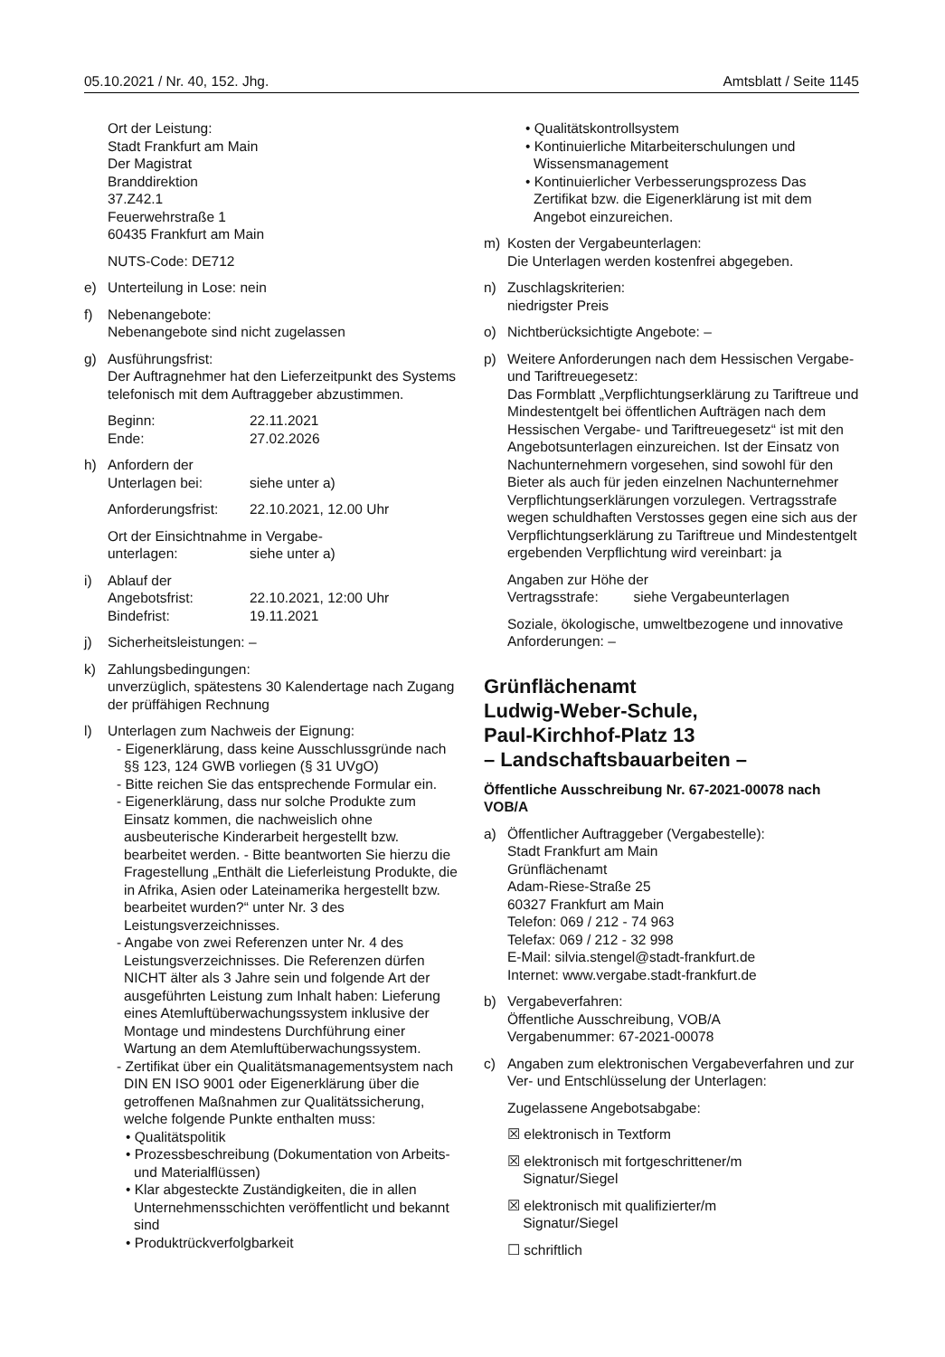05.10.2021 / Nr. 40, 152. Jhg. Amtsblatt / Seite 1145
Ort der Leistung:
Stadt Frankfurt am Main
Der Magistrat
Branddirektion
37.Z42.1
Feuerwehrstraße 1
60435 Frankfurt am Main
NUTS-Code: DE712
e) Unterteilung in Lose: nein
f) Nebenangebote:
Nebenangebote sind nicht zugelassen
g) Ausführungsfrist:
Der Auftragnehmer hat den Lieferzeitpunkt des Systems telefonisch mit dem Auftraggeber abzustimmen.
Beginn: 22.11.2021
Ende: 27.02.2026
h) Anfordern der
Unterlagen bei: siehe unter a)
Anforderungsfrist: 22.10.2021, 12.00 Uhr
Ort der Einsichtnahme in Vergabe-
unterlagen: siehe unter a)
i) Ablauf der
Angebotsfrist: 22.10.2021, 12:00 Uhr
Bindefrist: 19.11.2021
j) Sicherheitsleistungen: –
k) Zahlungsbedingungen:
unverzüglich, spätestens 30 Kalendertage nach Zugang der prüffähigen Rechnung
l) Unterlagen zum Nachweis der Eignung:
- Eigenerklärung, dass keine Ausschlussgründe nach §§ 123, 124 GWB vorliegen (§ 31 UVgO)
- Bitte reichen Sie das entsprechende Formular ein.
- Eigenerklärung, dass nur solche Produkte zum Einsatz kommen, die nachweislich ohne ausbeuterische Kinderarbeit hergestellt bzw. bearbeitet werden. - Bitte beantworten Sie hierzu die Fragestellung „Enthält die Lieferleistung Produkte, die in Afrika, Asien oder Lateinamerika hergestellt bzw. bearbeitet wurden?“ unter Nr. 3 des Leistungsverzeichnisses.
- Angabe von zwei Referenzen unter Nr. 4 des Leistungsverzeichnisses. Die Referenzen dürfen NICHT älter als 3 Jahre sein und folgende Art der ausgeführten Leistung zum Inhalt haben: Lieferung eines Atemluftüberwachungssystem inklusive der Montage und mindestens Durchführung einer Wartung an dem Atemluftüberwachungssystem.
- Zertifikat über ein Qualitätsmanagementsystem nach DIN EN ISO 9001 oder Eigenerklärung über die getroffenen Maßnahmen zur Qualitätssicherung, welche folgende Punkte enthalten muss:
• Qualitätspolitik
• Prozessbeschreibung (Dokumentation von Arbeits- und Materialflüssen)
• Klar abgesteckte Zuständigkeiten, die in allen Unternehmensschichten veröffentlicht und bekannt sind
• Produktrückverfolgbarkeit
• Qualitätskontrollsystem
• Kontinuierliche Mitarbeiterschulungen und Wissensmanagement
• Kontinuierlicher Verbesserungsprozess Das Zertifikat bzw. die Eigenerklärung ist mit dem Angebot einzureichen.
m) Kosten der Vergabeunterlagen:
Die Unterlagen werden kostenfrei abgegeben.
n) Zuschlagskriterien:
niedrigster Preis
o) Nichtberücksichtigte Angebote: –
p) Weitere Anforderungen nach dem Hessischen Vergabe- und Tariftreuegesetz:
Das Formblatt „Verpflichtungserklärung zu Tariftreue und Mindestentgelt bei öffentlichen Aufträgen nach dem Hessischen Vergabe- und Tariftreuegesetz“ ist mit den Angebotsunterlagen einzureichen. Ist der Einsatz von Nachunternehmern vorgesehen, sind sowohl für den Bieter als auch für jeden einzelnen Nachunternehmer Verpflichtungserklärungen vorzulegen. Vertragsstrafe wegen schuldhaften Verstosses gegen eine sich aus der Verpflichtungserklärung zu Tariftreue und Mindestentgelt ergebenden Verpflichtung wird vereinbart: ja
Angaben zur Höhe der
Vertragsstrafe: siehe Vergabeunterlagen
Soziale, ökologische, umweltbezogene und innovative Anforderungen: –
Grünflächenamt
Ludwig-Weber-Schule,
Paul-Kirchhof-Platz 13
– Landschaftsbauarbeiten –
Öffentliche Ausschreibung Nr. 67-2021-00078 nach VOB/A
a) Öffentlicher Auftraggeber (Vergabestelle):
Stadt Frankfurt am Main
Grünflächenamt
Adam-Riese-Straße 25
60327 Frankfurt am Main
Telefon: 069 / 212 - 74 963
Telefax: 069 / 212 - 32 998
E-Mail: silvia.stengel@stadt-frankfurt.de
Internet: www.vergabe.stadt-frankfurt.de
b) Vergabeverfahren:
Öffentliche Ausschreibung, VOB/A
Vergabenummer: 67-2021-00078
c) Angaben zum elektronischen Vergabeverfahren und zur Ver- und Entschlüsselung der Unterlagen:
Zugelassene Angebotsabgabe:
☒ elektronisch in Textform
☒ elektronisch mit fortgeschrittener/m
Signatur/Siegel
☒ elektronisch mit qualifizierter/m
Signatur/Siegel
☐ schriftlich